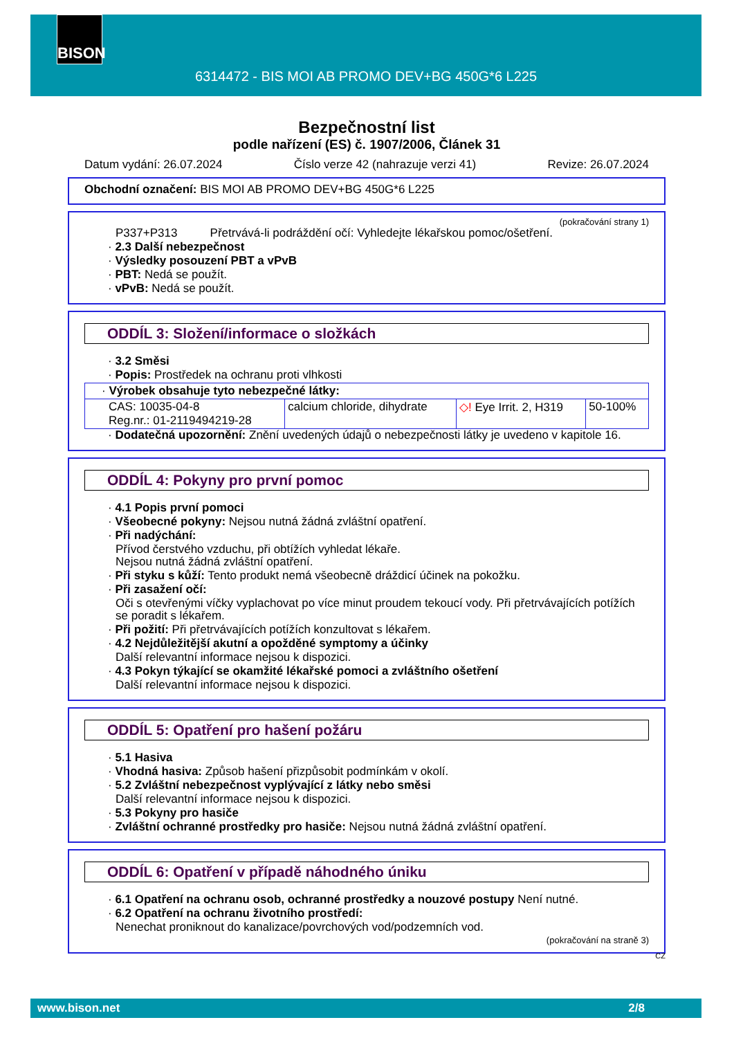BISON
6314472 - BIS MOI AB PROMO DEV+BG 450G*6 L225
Bezpečnostní list
podle nařízení (ES) č. 1907/2006, Článek 31
Datum vydání: 26.07.2024 Číslo verze 42 (nahrazuje verzi 41) Revize: 26.07.2024
Obchodní označení: BIS MOI AB PROMO DEV+BG 450G*6 L225
(pokračování strany 1)
P337+P313 Přetrvává-li podráždění očí: Vyhledejte lékařskou pomoc/ošetření.
· 2.3 Další nebezpečnost
· Výsledky posouzení PBT a vPvB
· PBT: Nedá se použít.
· vPvB: Nedá se použít.
ODDÍL 3: Složení/informace o složkách
· 3.2 Směsi
· Popis: Prostředek na ochranu proti vlhkosti
| · Výrobek obsahuje tyto nebezpečné látky: | | | |
| CAS: 10035-04-8 Reg.nr.: 01-2119494219-28 | calcium chloride, dihydrate | ◇! Eye Irrit. 2, H319 | 50-100% |
· Dodatečná upozornění: Znění uvedených údajů o nebezpečnosti látky je uvedeno v kapitole 16.
ODDÍL 4: Pokyny pro první pomoc
· 4.1 Popis první pomoci
· Všeobecné pokyny: Nejsou nutná žádná zvláštní opatření.
· Při nadýchání:
Přívod čerstvého vzduchu, při obtížích vyhledat lékaře.
Nejsou nutná žádná zvláštní opatření.
· Při styku s kůží: Tento produkt nemá všeobecně dráždicí účinek na pokožku.
· Při zasažení očí:
Oči s otevřenými víčky vyplachovat po více minut proudem tekoucí vody. Při přetrvávajících potížích se poradit s lékařem.
· Při požití: Při přetrvávajících potížích konzultovat s lékařem.
· 4.2 Nejdůležitější akutní a opožděné symptomy a účinky
Další relevantní informace nejsou k dispozici.
· 4.3 Pokyn týkající se okamžité lékařské pomoci a zvláštního ošetření
Další relevantní informace nejsou k dispozici.
ODDÍL 5: Opatření pro hašení požáru
· 5.1 Hasiva
· Vhodná hasiva: Způsob hašení přizpůsobit podmínkám v okolí.
· 5.2 Zvláštní nebezpečnost vyplývající z látky nebo směsi
Další relevantní informace nejsou k dispozici.
· 5.3 Pokyny pro hasiče
· Zvláštní ochranné prostředky pro hasiče: Nejsou nutná žádná zvláštní opatření.
ODDÍL 6: Opatření v případě náhodného úniku
· 6.1 Opatření na ochranu osob, ochranné prostředky a nouzové postupy Není nutné.
· 6.2 Opatření na ochranu životního prostředí:
Nenechat proniknout do kanalizace/povrchových vod/podzemních vod.
(pokračování na straně 3)
CZ
www.bison.net 2/8